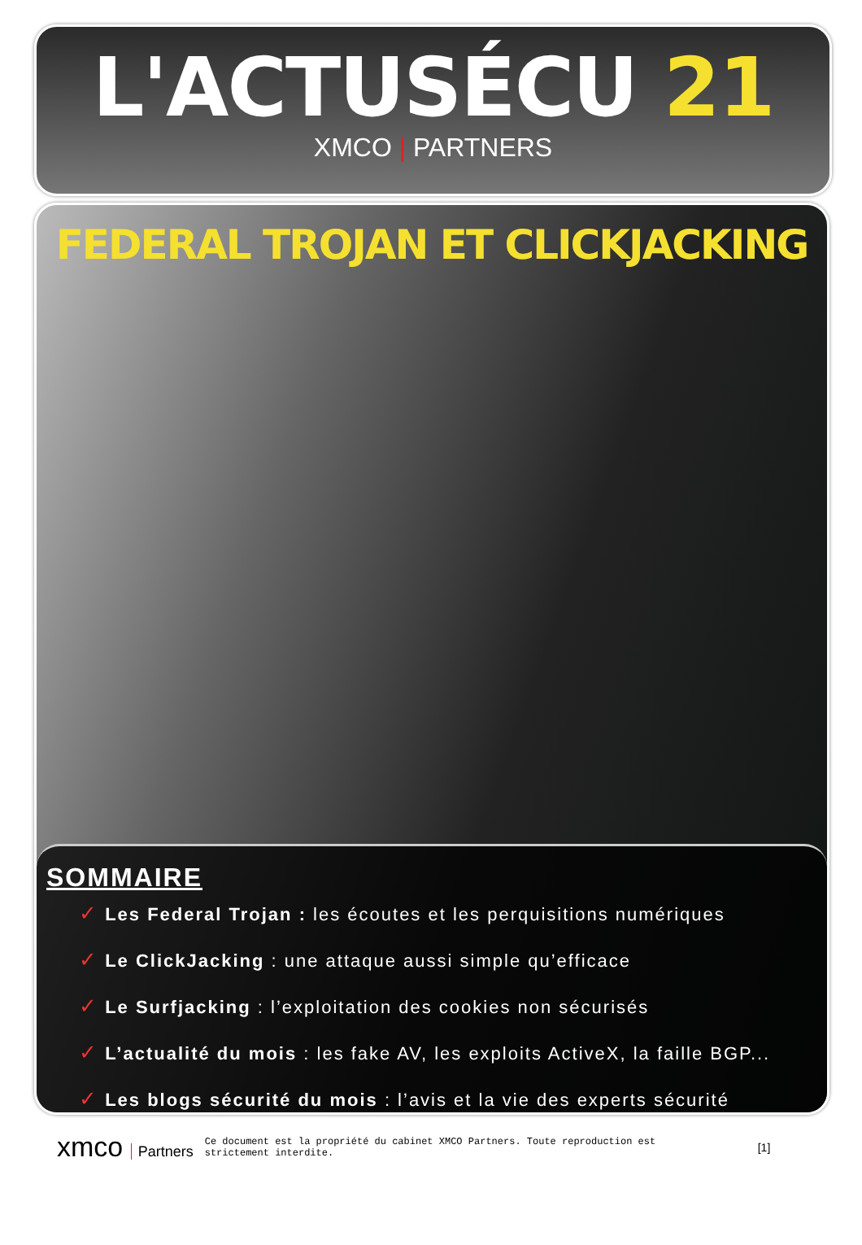L'ACTUSÉCU 21
XMCO | PARTNERS
FEDERAL TROJAN ET CLICKJACKING
SOMMAIRE
✓ Les Federal Trojan : les écoutes et les perquisitions numériques
✓ Le ClickJacking : une attaque aussi simple qu’efficace
✓ Le Surfjacking : l’exploitation des cookies non sécurisés
✓ L’actualité du mois : les fake AV, les exploits ActiveX, la faille BGP...
✓ Les blogs sécurité du mois : l’avis et la vie des experts sécurité
xmco Partners
Ce document est la propriété du cabinet XMCO Partners. Toute reproduction est strictement interdite.
[1]